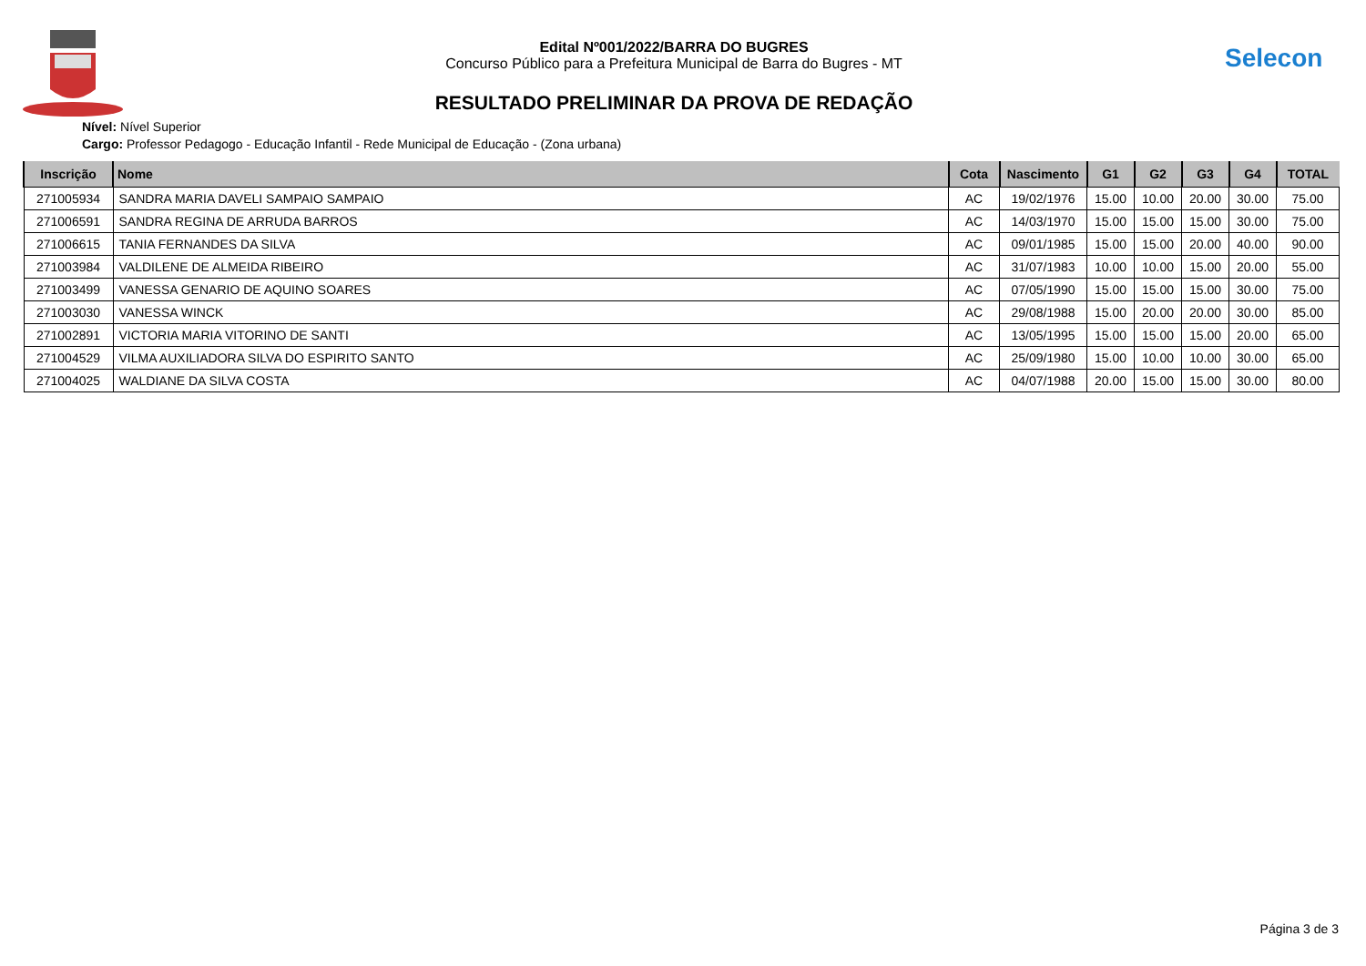Edital Nº001/2022/BARRA DO BUGRES
Concurso Público para a Prefeitura Municipal de Barra do Bugres - MT
RESULTADO PRELIMINAR DA PROVA DE REDAÇÃO
Selecon
Nível: Nível Superior
Cargo: Professor Pedagogo - Educação Infantil - Rede Municipal de Educação - (Zona urbana)
| Inscrição | Nome | Cota | Nascimento | G1 | G2 | G3 | G4 | TOTAL |
| --- | --- | --- | --- | --- | --- | --- | --- | --- |
| 271005934 | SANDRA MARIA DAVELI SAMPAIO SAMPAIO | AC | 19/02/1976 | 15.00 | 10.00 | 20.00 | 30.00 | 75.00 |
| 271006591 | SANDRA REGINA DE ARRUDA BARROS | AC | 14/03/1970 | 15.00 | 15.00 | 15.00 | 30.00 | 75.00 |
| 271006615 | TANIA FERNANDES DA SILVA | AC | 09/01/1985 | 15.00 | 15.00 | 20.00 | 40.00 | 90.00 |
| 271003984 | VALDILENE DE ALMEIDA RIBEIRO | AC | 31/07/1983 | 10.00 | 10.00 | 15.00 | 20.00 | 55.00 |
| 271003499 | VANESSA GENARIO DE AQUINO SOARES | AC | 07/05/1990 | 15.00 | 15.00 | 15.00 | 30.00 | 75.00 |
| 271003030 | VANESSA WINCK | AC | 29/08/1988 | 15.00 | 20.00 | 20.00 | 30.00 | 85.00 |
| 271002891 | VICTORIA MARIA VITORINO DE SANTI | AC | 13/05/1995 | 15.00 | 15.00 | 15.00 | 20.00 | 65.00 |
| 271004529 | VILMA AUXILIADORA SILVA DO ESPIRITO SANTO | AC | 25/09/1980 | 15.00 | 10.00 | 10.00 | 30.00 | 65.00 |
| 271004025 | WALDIANE DA SILVA COSTA | AC | 04/07/1988 | 20.00 | 15.00 | 15.00 | 30.00 | 80.00 |
Página 3 de 3